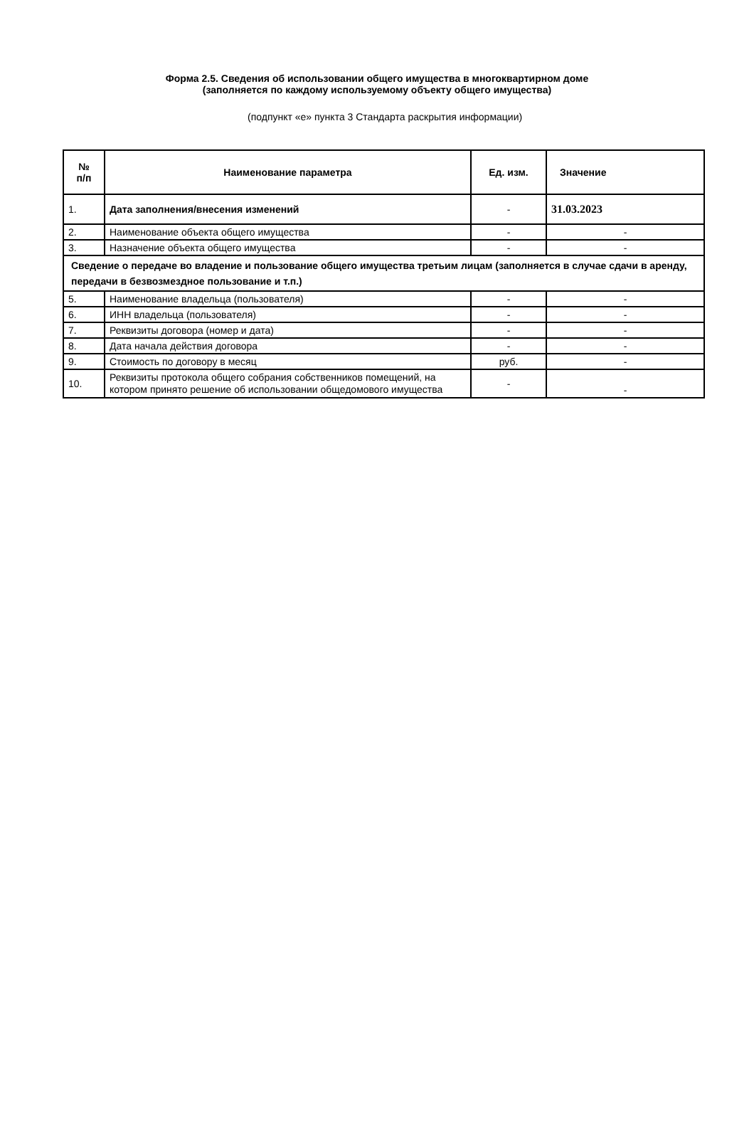Форма 2.5. Сведения об использовании общего имущества в многоквартирном доме
(заполняется по каждому используемому объекту общего имущества)
(подпункт «е» пункта 3 Стандарта раскрытия информации)
| № п/п | Наименование параметра | Ед. изм. | Значение |
| --- | --- | --- | --- |
| 1. | Дата заполнения/внесения изменений | - | 31.03.2023 |
| 2. | Наименование объекта общего имущества | - | - |
| 3. | Назначение объекта общего имущества | - | - |
| Сведение о передаче во владение и пользование общего имущества третьим лицам (заполняется в случае сдачи в аренду, передачи в безвозмездное пользование и т.п.) | | | |
| 5. | Наименование владельца (пользователя) | - | - |
| 6. | ИНН владельца (пользователя) | - | - |
| 7. | Реквизиты договора (номер и дата) | - | - |
| 8. | Дата начала действия договора | - | - |
| 9. | Стоимость по договору в месяц | руб. | - |
| 10. | Реквизиты протокола общего собрания собственников помещений, на котором принято решение об использовании общедомового имущества | - | - |